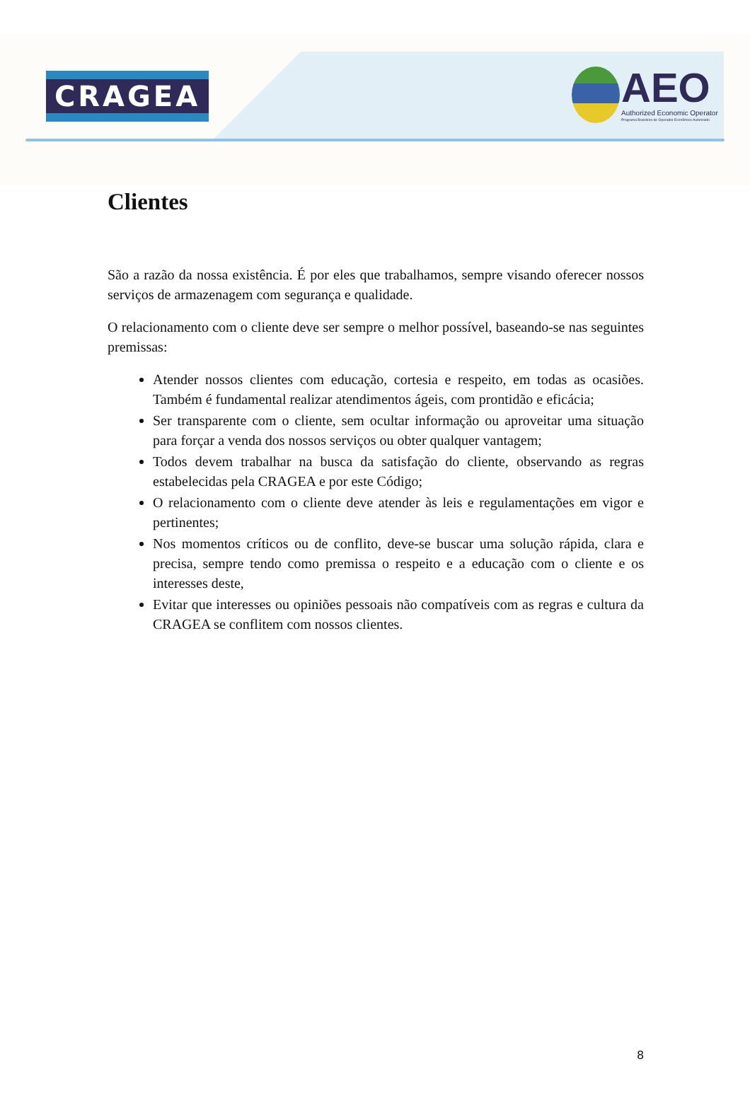CRAGEA
AEO
Authorized Economic Operator
Programa Brasileiro de Operador Econômico Autorizado
Clientes
São a razão da nossa existência. É por eles que trabalhamos, sempre visando oferecer nossos serviços de armazenagem com segurança e qualidade.
O relacionamento com o cliente deve ser sempre o melhor possível, baseando-se nas seguintes premissas:
Atender nossos clientes com educação, cortesia e respeito, em todas as ocasiões. Também é fundamental realizar atendimentos ágeis, com prontidão e eficácia;
Ser transparente com o cliente, sem ocultar informação ou aproveitar uma situação para forçar a venda dos nossos serviços ou obter qualquer vantagem;
Todos devem trabalhar na busca da satisfação do cliente, observando as regras estabelecidas pela CRAGEA e por este Código;
O relacionamento com o cliente deve atender às leis e regulamentações em vigor e pertinentes;
Nos momentos críticos ou de conflito, deve-se buscar uma solução rápida, clara e precisa, sempre tendo como premissa o respeito e a educação com o cliente e os interesses deste,
Evitar que interesses ou opiniões pessoais não compatíveis com as regras e cultura da CRAGEA se conflitem com nossos clientes.
8